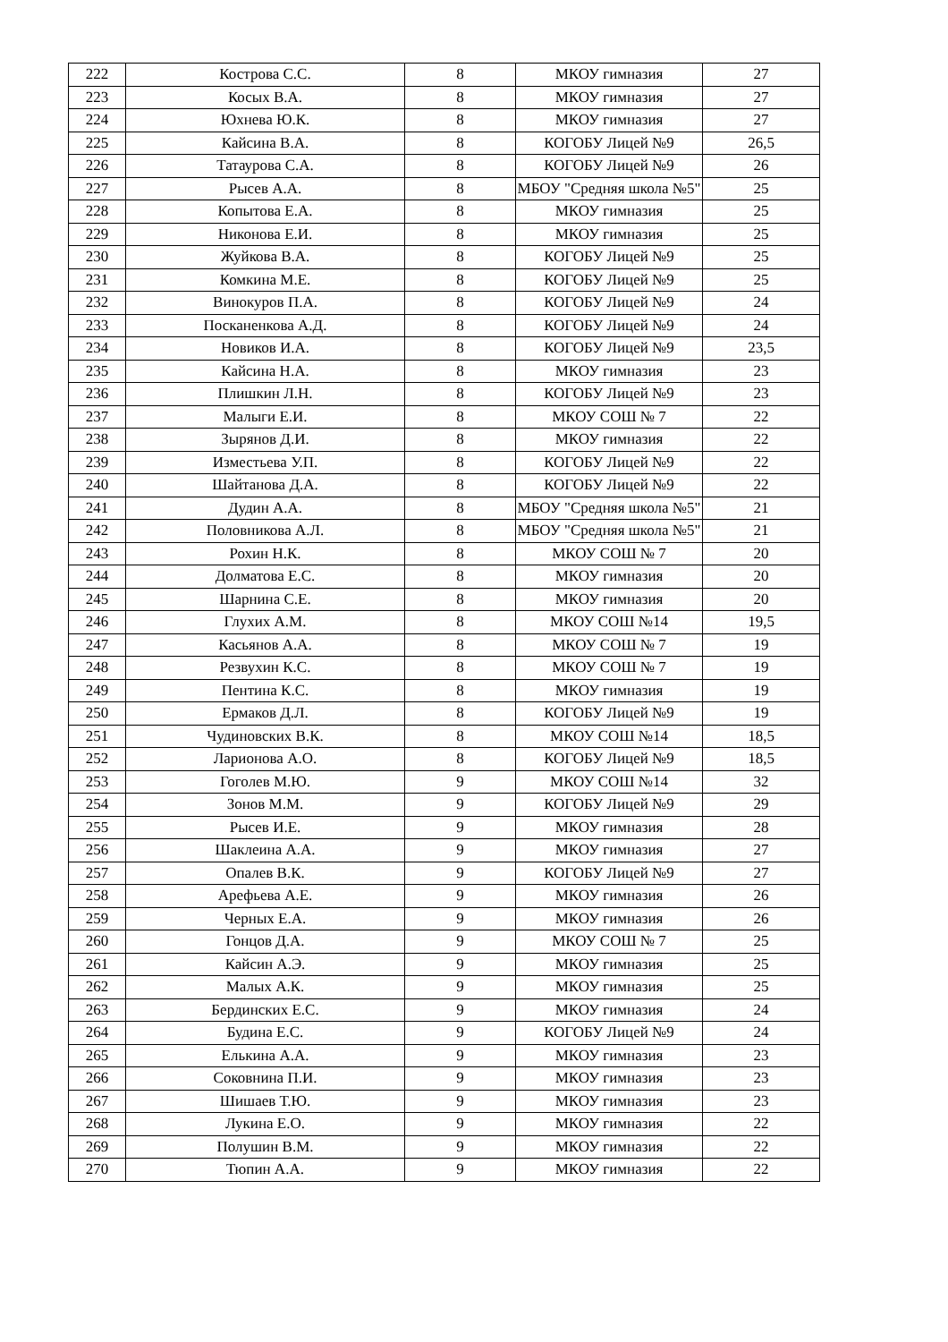| 222 | Кострова С.С. | 8 | МКОУ гимназия | 27 |
| 223 | Косых В.А. | 8 | МКОУ гимназия | 27 |
| 224 | Юхнева Ю.К. | 8 | МКОУ гимназия | 27 |
| 225 | Кайсина В.А. | 8 | КОГОБУ Лицей №9 | 26,5 |
| 226 | Татаурова С.А. | 8 | КОГОБУ Лицей №9 | 26 |
| 227 | Рысев А.А. | 8 | МБОУ "Средняя школа №5" | 25 |
| 228 | Копытова Е.А. | 8 | МКОУ гимназия | 25 |
| 229 | Никонова Е.И. | 8 | МКОУ гимназия | 25 |
| 230 | Жуйкова В.А. | 8 | КОГОБУ Лицей №9 | 25 |
| 231 | Комкина М.Е. | 8 | КОГОБУ Лицей №9 | 25 |
| 232 | Винокуров П.А. | 8 | КОГОБУ Лицей №9 | 24 |
| 233 | Посканенкова А.Д. | 8 | КОГОБУ Лицей №9 | 24 |
| 234 | Новиков И.А. | 8 | КОГОБУ Лицей №9 | 23,5 |
| 235 | Кайсина Н.А. | 8 | МКОУ гимназия | 23 |
| 236 | Плишкин Л.Н. | 8 | КОГОБУ Лицей №9 | 23 |
| 237 | Малыги Е.И. | 8 | МКОУ СОШ № 7 | 22 |
| 238 | Зырянов Д.И. | 8 | МКОУ гимназия | 22 |
| 239 | Изместьева У.П. | 8 | КОГОБУ Лицей №9 | 22 |
| 240 | Шайтанова Д.А. | 8 | КОГОБУ Лицей №9 | 22 |
| 241 | Дудин А.А. | 8 | МБОУ "Средняя школа №5" | 21 |
| 242 | Половникова А.Л. | 8 | МБОУ "Средняя школа №5" | 21 |
| 243 | Рохин Н.К. | 8 | МКОУ СОШ № 7 | 20 |
| 244 | Долматова Е.С. | 8 | МКОУ гимназия | 20 |
| 245 | Шарнина С.Е. | 8 | МКОУ гимназия | 20 |
| 246 | Глухих А.М. | 8 | МКОУ СОШ №14 | 19,5 |
| 247 | Касьянов А.А. | 8 | МКОУ СОШ № 7 | 19 |
| 248 | Резвухин К.С. | 8 | МКОУ СОШ № 7 | 19 |
| 249 | Пентина К.С. | 8 | МКОУ гимназия | 19 |
| 250 | Ермаков Д.Л. | 8 | КОГОБУ Лицей №9 | 19 |
| 251 | Чудиновских В.К. | 8 | МКОУ СОШ №14 | 18,5 |
| 252 | Ларионова А.О. | 8 | КОГОБУ Лицей №9 | 18,5 |
| 253 | Гоголев М.Ю. | 9 | МКОУ СОШ №14 | 32 |
| 254 | Зонов М.М. | 9 | КОГОБУ Лицей №9 | 29 |
| 255 | Рысев И.Е. | 9 | МКОУ гимназия | 28 |
| 256 | Шаклеина А.А. | 9 | МКОУ гимназия | 27 |
| 257 | Опалев В.К. | 9 | КОГОБУ Лицей №9 | 27 |
| 258 | Арефьева А.Е. | 9 | МКОУ гимназия | 26 |
| 259 | Черных Е.А. | 9 | МКОУ гимназия | 26 |
| 260 | Гонцов Д.А. | 9 | МКОУ СОШ № 7 | 25 |
| 261 | Кайсин А.Э. | 9 | МКОУ гимназия | 25 |
| 262 | Малых А.К. | 9 | МКОУ гимназия | 25 |
| 263 | Бердинских Е.С. | 9 | МКОУ гимназия | 24 |
| 264 | Будина Е.С. | 9 | КОГОБУ Лицей №9 | 24 |
| 265 | Елькина А.А. | 9 | МКОУ гимназия | 23 |
| 266 | Соковнина П.И. | 9 | МКОУ гимназия | 23 |
| 267 | Шишаев Т.Ю. | 9 | МКОУ гимназия | 23 |
| 268 | Лукина Е.О. | 9 | МКОУ гимназия | 22 |
| 269 | Полушин В.М. | 9 | МКОУ гимназия | 22 |
| 270 | Тюпин А.А. | 9 | МКОУ гимназия | 22 |